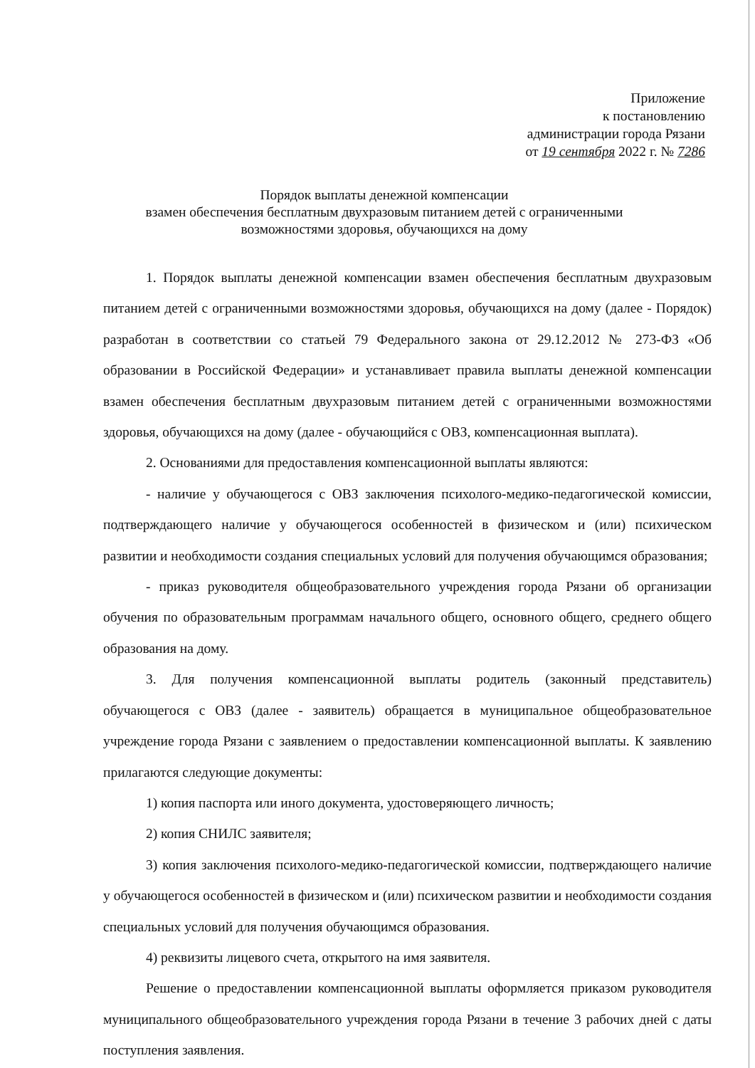Приложение
к постановлению
администрации города Рязани
от 19 сентября 2022 г. № 7286
Порядок выплаты денежной компенсации
взамен обеспечения бесплатным двухразовым питанием детей с ограниченными возможностями здоровья, обучающихся на дому
1. Порядок выплаты денежной компенсации взамен обеспечения бесплатным двухразовым питанием детей с ограниченными возможностями здоровья, обучающихся на дому (далее - Порядок) разработан в соответствии со статьей 79 Федерального закона от 29.12.2012 № 273-ФЗ «Об образовании в Российской Федерации» и устанавливает правила выплаты денежной компенсации взамен обеспечения бесплатным двухразовым питанием детей с ограниченными возможностями здоровья, обучающихся на дому (далее - обучающийся с ОВЗ, компенсационная выплата).
2. Основаниями для предоставления компенсационной выплаты являются:
- наличие у обучающегося с ОВЗ заключения психолого-медико-педагогической комиссии, подтверждающего наличие у обучающегося особенностей в физическом и (или) психическом развитии и необходимости создания специальных условий для получения обучающимся образования;
- приказ руководителя общеобразовательного учреждения города Рязани об организации обучения по образовательным программам начального общего, основного общего, среднего общего образования на дому.
3. Для получения компенсационной выплаты родитель (законный представитель) обучающегося с ОВЗ (далее - заявитель) обращается в муниципальное общеобразовательное учреждение города Рязани с заявлением о предоставлении компенсационной выплаты. К заявлению прилагаются следующие документы:
1) копия паспорта или иного документа, удостоверяющего личность;
2) копия СНИЛС заявителя;
3) копия заключения психолого-медико-педагогической комиссии, подтверждающего наличие у обучающегося особенностей в физическом и (или) психическом развитии и необходимости создания специальных условий для получения обучающимся образования.
4) реквизиты лицевого счета, открытого на имя заявителя.
Решение о предоставлении компенсационной выплаты оформляется приказом руководителя муниципального общеобразовательного учреждения города Рязани в течение 3 рабочих дней с даты поступления заявления.